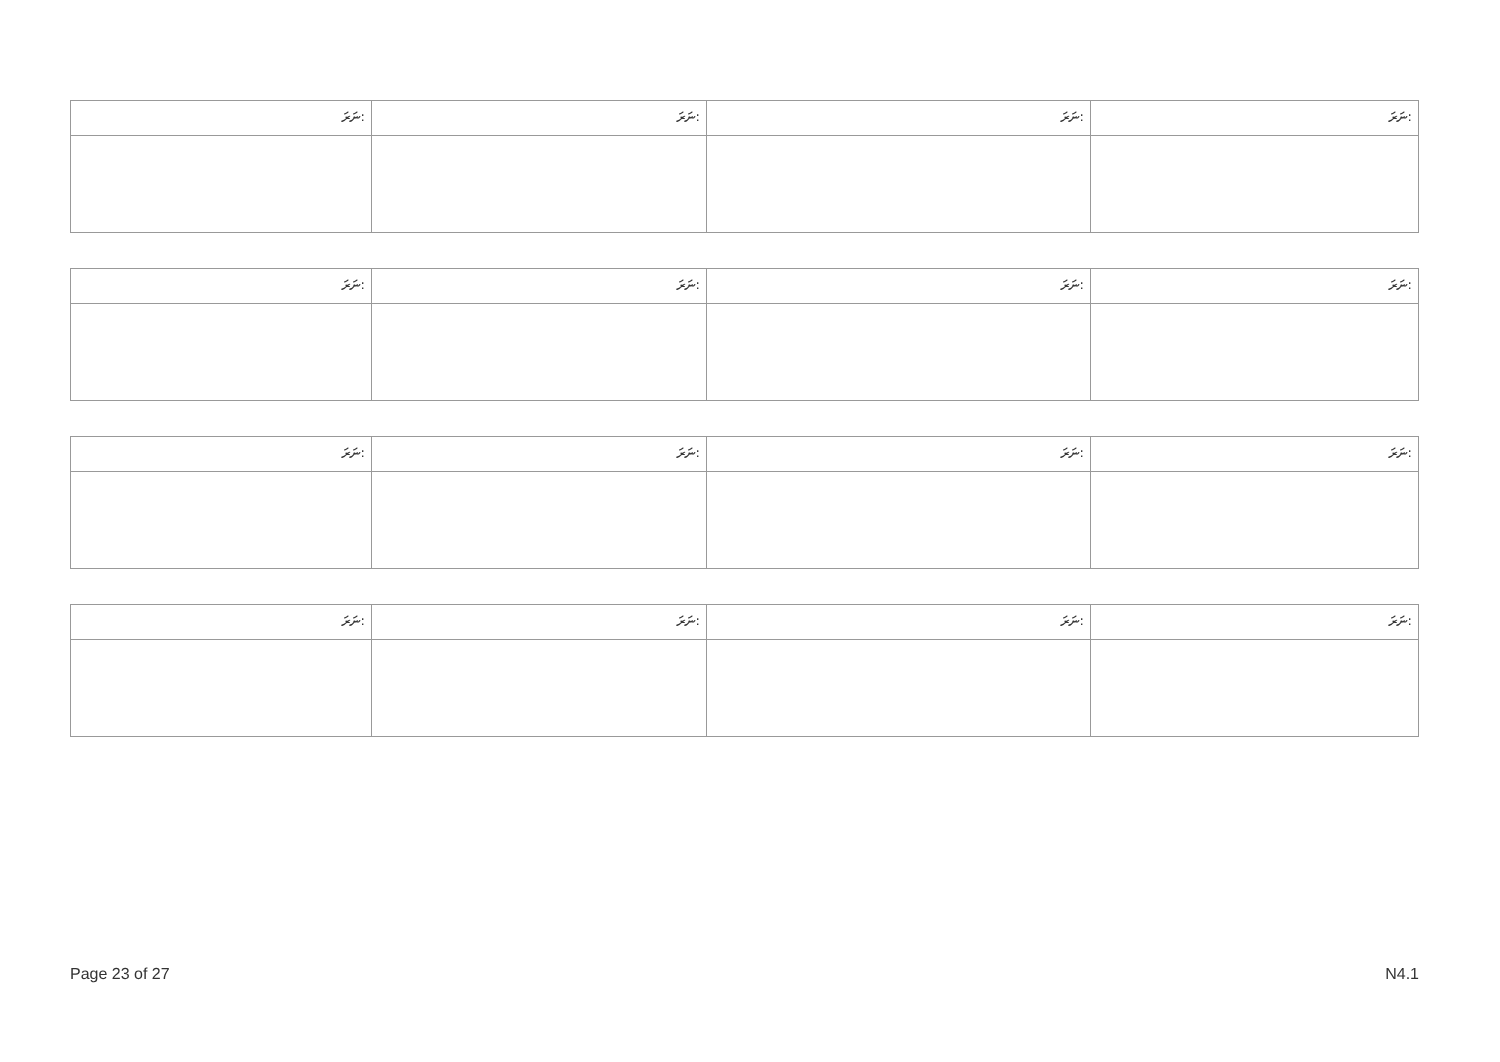| ނަރަ: | ނަރަ: | ނަރަ: | ނަރަ: |
| ނަރަ: | ނަރަ: | ނަރަ: | ނަރަ: |
| ނަރަ: | ނަރަ: | ނަރަ: | ނަރަ: |
| ނަރަ: | ނަރަ: | ނަރަ: | ނަރަ: |
Page 23 of 27 N4.1